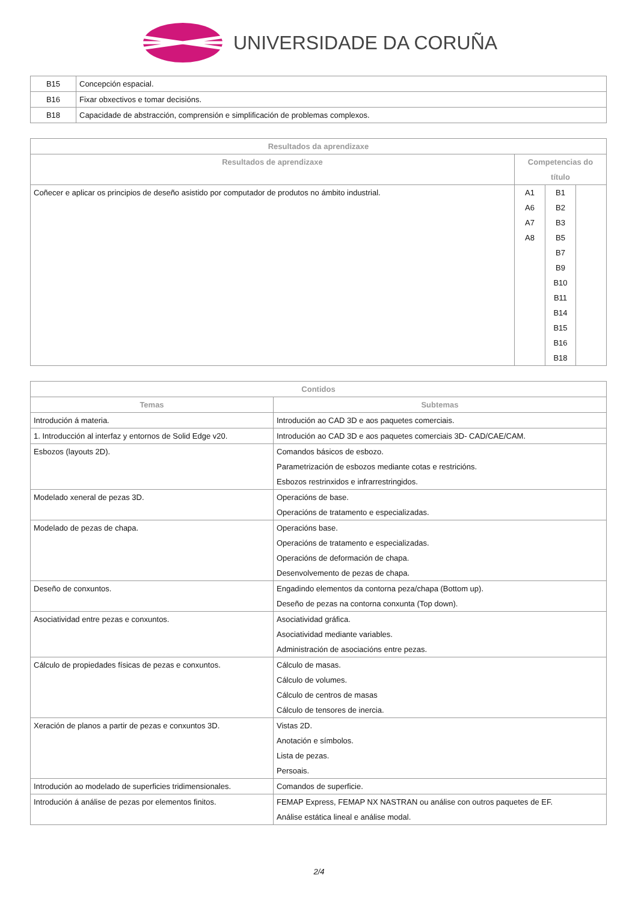UNIVERSIDADE DA CORUÑA
| B15 | Concepción espacial. |
| B16 | Fixar obxectivos e tomar decisións. |
| B18 | Capacidade de abstracción, comprensión e simplificación de problemas complexos. |
| Resultados da aprendizaxe | | | |
| --- | --- | --- | --- |
| Resultados de aprendizaxe | Competencias do título | | |
| Coñecer e aplicar os principios de deseño asistido por computador de produtos no ámbito industrial. | A1 A6 A7 A8 | B1 B2 B3 B5 B7 B9 B10 B11 B14 B15 B16 B18 | |
| Contidos | |
| --- | --- |
| Temas | Subtemas |
| Introdución á materia. | Introdución ao CAD 3D e aos paquetes comerciais. |
| 1. Introducción al interfaz y entornos de Solid Edge v20. | Introdución ao CAD 3D e aos paquetes comerciais 3D- CAD/CAE/CAM. |
| Esbozos (layouts 2D). | Comandos básicos de esbozo. Parametrización de esbozos mediante cotas e restricións. Esbozos restrinxidos e infrarrestringidos. |
| Modelado xeneral de pezas 3D. | Operacións de base. Operacións de tratamento e especializadas. |
| Modelado de pezas de chapa. | Operacións base. Operacións de tratamento e especializadas. Operacións de deformación de chapa. Desenvolvemento de pezas de chapa. |
| Deseño de conxuntos. | Engadindo elementos da contorna peza/chapa (Bottom up). Deseño de pezas na contorna conxunta (Top down). |
| Asociatividad entre pezas e conxuntos. | Asociatividad gráfica. Asociatividad mediante variables. Administración de asociacións entre pezas. |
| Cálculo de propiedades físicas de pezas e conxuntos. | Cálculo de masas. Cálculo de volumes. Cálculo de centros de masas Cálculo de tensores de inercia. |
| Xeración de planos a partir de pezas e conxuntos 3D. | Vistas 2D. Anotación e símbolos. Lista de pezas. Persoais. |
| Introdución ao modelado de superficies tridimensionales. | Comandos de superficie. |
| Introdución á análise de pezas por elementos finitos. | FEMAP Express, FEMAP NX NASTRAN ou análise con outros paquetes de EF. Análise estática lineal e análise modal. |
2/4